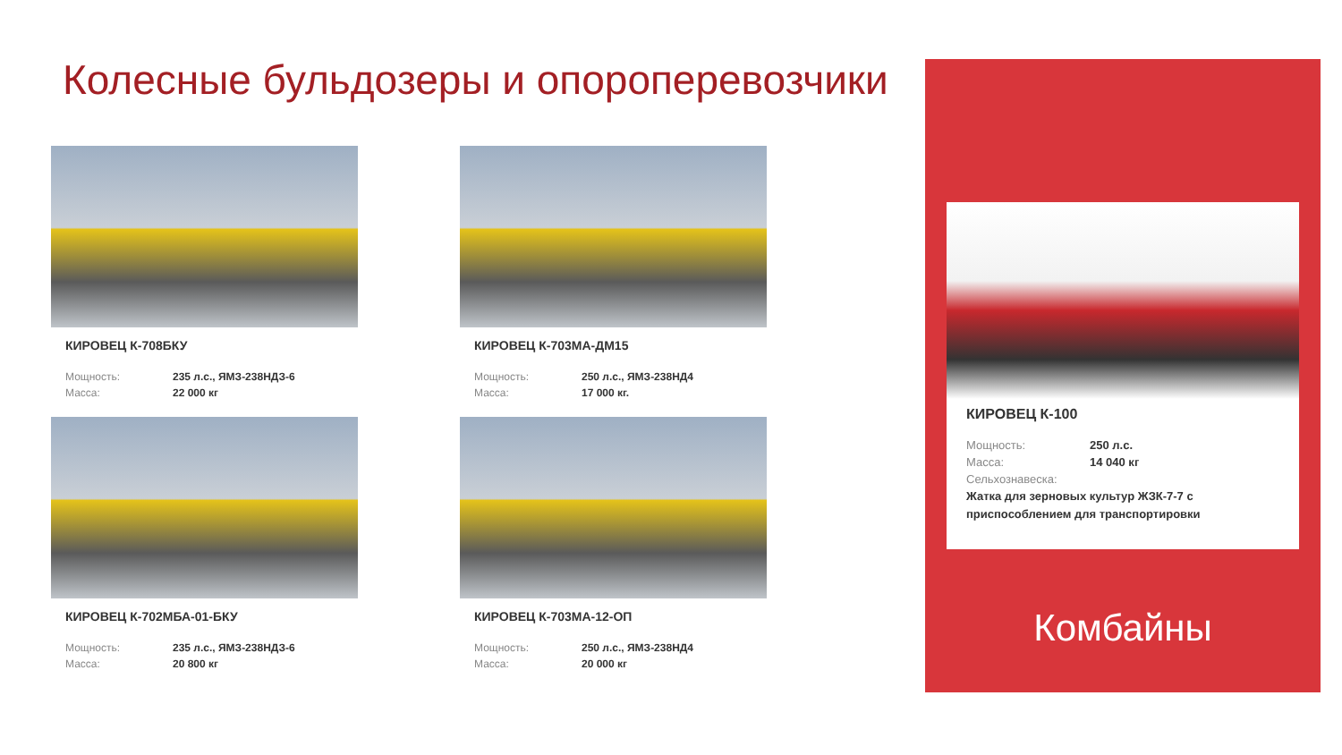Колесные бульдозеры и опороперевозчики
КИРОВЕЦ К-708БКУ
Мощность: 235 л.с., ЯМЗ-238НДЗ-6 Масса: 22 000 кг
КИРОВЕЦ К-703МА-ДМ15
Мощность: 250 л.с., ЯМЗ-238НД4 Масса: 17 000 кг.
КИРОВЕЦ К-702МБА-01-БКУ
Мощность: 235 л.с., ЯМЗ-238НДЗ-6 Масса: 20 800 кг
КИРОВЕЦ К-703МА-12-ОП
Мощность: 250 л.с., ЯМЗ-238НД4 Масса: 20 000 кг
КИРОВЕЦ К-100
Мощность: 250 л.с. Масса: 14 040 кг Сельхознавеска:
Жатка для зерновых культур ЖЗК-7-7 с приспособлением для транспортировки
Комбайны